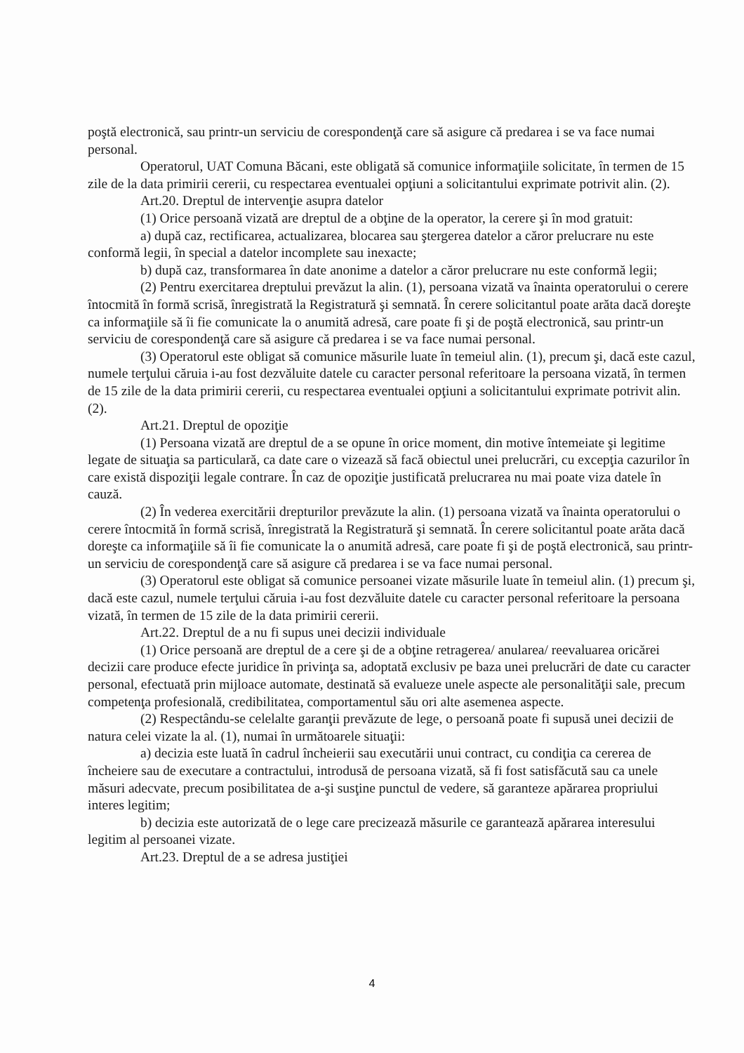poştă electronică, sau printr-un serviciu de corespondenţă care să asigure că predarea i se va face numai personal.
Operatorul, UAT Comuna Băcani, este obligată să comunice informaţiile solicitate, în termen de 15 zile de la data primirii cererii, cu respectarea eventualei opţiuni a solicitantului exprimate potrivit alin. (2).
Art.20. Dreptul de intervenţie asupra datelor
(1) Orice persoană vizată are dreptul de a obţine de la operator, la cerere şi în mod gratuit:
a) după caz, rectificarea, actualizarea, blocarea sau ştergerea datelor a căror prelucrare nu este conformă legii, în special a datelor incomplete sau inexacte;
b) după caz, transformarea în date anonime a datelor a căror prelucrare nu este conformă legii;
(2) Pentru exercitarea dreptului prevăzut la alin. (1), persoana vizată va înainta operatorului o cerere întocmită în formă scrisă, înregistrată la Registratură şi semnată. În cerere solicitantul poate arăta dacă doreşte ca informaţiile să îi fie comunicate la o anumită adresă, care poate fi şi de poştă electronică, sau printr-un serviciu de corespondenţă care să asigure că predarea i se va face numai personal.
(3) Operatorul este obligat să comunice măsurile luate în temeiul alin. (1), precum şi, dacă este cazul, numele terţului căruia i-au fost dezvăluite datele cu caracter personal referitoare la persoana vizată, în termen de 15 zile de la data primirii cererii, cu respectarea eventualei opţiuni a solicitantului exprimate potrivit alin. (2).
Art.21. Dreptul de opoziţie
(1) Persoana vizată are dreptul de a se opune în orice moment, din motive întemeiate şi legitime legate de situaţia sa particulară, ca date care o vizează să facă obiectul unei prelucrări, cu excepţia cazurilor în care există dispoziţii legale contrare. În caz de opoziţie justificată prelucrarea nu mai poate viza datele în cauză.
(2) În vederea exercitării drepturilor prevăzute la alin. (1) persoana vizată va înainta operatorului o cerere întocmită în formă scrisă, înregistrată la Registratură şi semnată. În cerere solicitantul poate arăta dacă doreşte ca informaţiile să îi fie comunicate la o anumită adresă, care poate fi şi de poştă electronică, sau printr-un serviciu de corespondenţă care să asigure că predarea i se va face numai personal.
(3) Operatorul este obligat să comunice persoanei vizate măsurile luate în temeiul alin. (1) precum şi, dacă este cazul, numele terţului căruia i-au fost dezvăluite datele cu caracter personal referitoare la persoana vizată, în termen de 15 zile de la data primirii cererii.
Art.22. Dreptul de a nu fi supus unei decizii individuale
(1) Orice persoană are dreptul de a cere şi de a obţine retragerea/ anularea/ reevaluarea oricărei decizii care produce efecte juridice în privinţa sa, adoptată exclusiv pe baza unei prelucrări de date cu caracter personal, efectuată prin mijloace automate, destinată să evalueze unele aspecte ale personalităţii sale, precum competenţa profesională, credibilitatea, comportamentul său ori alte asemenea aspecte.
(2) Respectându-se celelalte garanţii prevăzute de lege, o persoană poate fi supusă unei decizii de natura celei vizate la al. (1), numai în următoarele situaţii:
a) decizia este luată în cadrul încheierii sau executării unui contract, cu condiţia ca cererea de încheiere sau de executare a contractului, introdusă de persoana vizată, să fi fost satisfăcută sau ca unele măsuri adecvate, precum posibilitatea de a-şi susţine punctul de vedere, să garanteze apărarea propriului interes legitim;
b) decizia este autorizată de o lege care precizează măsurile ce garantează apărarea interesului legitim al persoanei vizate.
Art.23. Dreptul de a se adresa justiţiei
4